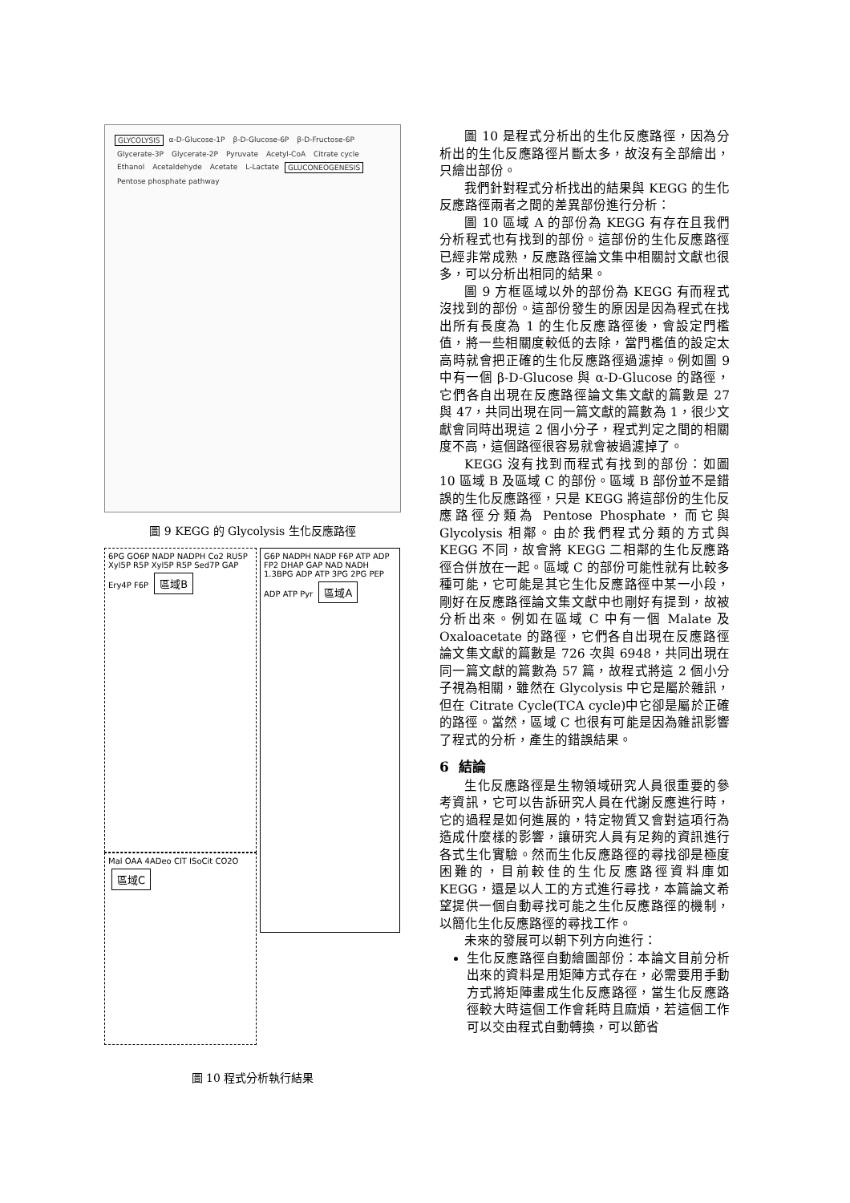GLYCOLYSIS α-D-Glucose-1P β-D-Glucose-6P β-D-Fructose-6P Glycerate-3P Glycerate-2P Pyruvate Acetyl-CoA Citrate cycle Ethanol Acetaldehyde Acetate L-Lactate GLUCONEOGENESIS Pentose phosphate pathway
圖 9 KEGG 的 Glycolysis 生化反應路徑
6PG GO6P NADP NADPH Co2 RU5P Xyl5P R5P Xyl5P R5P Sed7P GAP Ery4P F6P 區域B
Mal OAA 4ADeo CIT ISoCit CO2O 區域C
G6P NADPH NADP F6P ATP ADP FP2 DHAP GAP NAD NADH 1.3BPG ADP ATP 3PG 2PG PEP ADP ATP Pyr 區域A
圖 10 程式分析執行結果
圖 10 是程式分析出的生化反應路徑，因為分析出的生化反應路徑片斷太多，故沒有全部繪出，只繪出部份。
我們針對程式分析找出的結果與 KEGG 的生化反應路徑兩者之間的差異部份進行分析：
圖 10 區域 A 的部份為 KEGG 有存在且我們分析程式也有找到的部份。這部份的生化反應路徑已經非常成熟，反應路徑論文集中相關討文獻也很多，可以分析出相同的結果。
圖 9 方框區域以外的部份為 KEGG 有而程式沒找到的部份。這部份發生的原因是因為程式在找出所有長度為 1 的生化反應路徑後，會設定門檻值，將一些相關度較低的去除，當門檻值的設定太高時就會把正確的生化反應路徑過濾掉。例如圖 9 中有一個 β-D-Glucose 與 α-D-Glucose 的路徑，它們各自出現在反應路徑論文集文獻的篇數是 27 與 47，共同出現在同一篇文獻的篇數為 1，很少文獻會同時出現這 2 個小分子，程式判定之間的相關度不高，這個路徑很容易就會被過濾掉了。
KEGG 沒有找到而程式有找到的部份：如圖 10 區域 B 及區域 C 的部份。區域 B 部份並不是錯誤的生化反應路徑，只是 KEGG 將這部份的生化反應路徑分類為 Pentose Phosphate，而它與 Glycolysis 相鄰。由於我們程式分類的方式與 KEGG 不同，故會將 KEGG 二相鄰的生化反應路徑合併放在一起。區域 C 的部份可能性就有比較多種可能，它可能是其它生化反應路徑中某一小段，剛好在反應路徑論文集文獻中也剛好有提到，故被分析出來。例如在區域 C 中有一個 Malate 及 Oxaloacetate 的路徑，它們各自出現在反應路徑論文集文獻的篇數是 726 次與 6948，共同出現在同一篇文獻的篇數為 57 篇，故程式將這 2 個小分子視為相關，雖然在 Glycolysis 中它是屬於雜訊，但在 Citrate Cycle(TCA cycle)中它卻是屬於正確的路徑。當然，區域 C 也很有可能是因為雜訊影響了程式的分析，產生的錯誤結果。
6 結論
生化反應路徑是生物領域研究人員很重要的參考資訊，它可以告訴研究人員在代謝反應進行時，它的過程是如何進展的，特定物質又會對這項行為造成什麼樣的影響，讓研究人員有足夠的資訊進行各式生化實驗。然而生化反應路徑的尋找卻是極度困難的，目前較佳的生化反應路徑資料庫如 KEGG，還是以人工的方式進行尋找，本篇論文希望提供一個自動尋找可能之生化反應路徑的機制，以簡化生化反應路徑的尋找工作。
未來的發展可以朝下列方向進行：
生化反應路徑自動繪圖部份：本論文目前分析出來的資料是用矩陣方式存在，必需要用手動方式將矩陣畫成生化反應路徑，當生化反應路徑較大時這個工作會耗時且麻煩，若這個工作可以交由程式自動轉換，可以節省